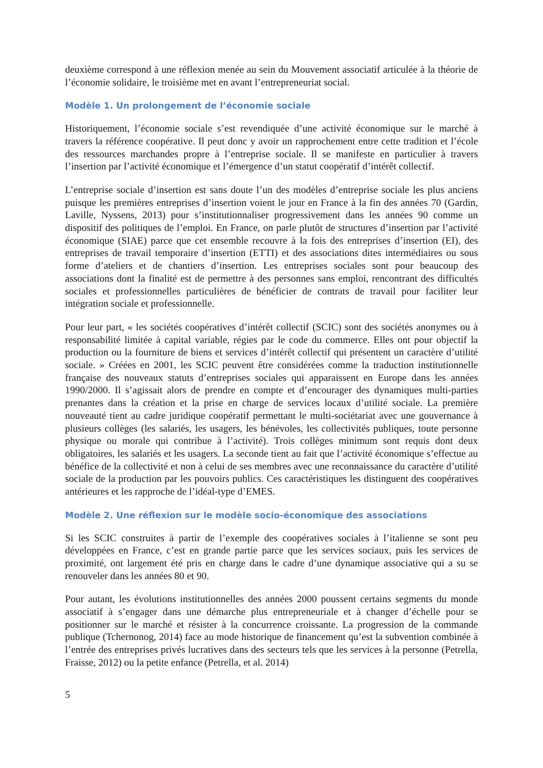deuxième correspond à une réflexion menée au sein du Mouvement associatif articulée à la théorie de l’économie solidaire, le troisième met en avant l’entrepreneuriat social.
Modèle 1. Un prolongement de l’économie sociale
Historiquement, l’économie sociale s’est revendiquée d’une activité économique sur le marché à travers la référence coopérative. Il peut donc y avoir un rapprochement entre cette tradition et l’école des ressources marchandes propre à l’entreprise sociale. Il se manifeste en particulier à travers l’insertion par l’activité économique et l’émergence d’un statut coopératif d’intérêt collectif.
L’entreprise sociale d’insertion est sans doute l’un des modèles d’entreprise sociale les plus anciens puisque les premières entreprises d’insertion voient le jour en France à la fin des années 70 (Gardin, Laville, Nyssens, 2013) pour s’institutionnaliser progressivement dans les années 90 comme un dispositif des politiques de l’emploi. En France, on parle plutôt de structures d’insertion par l’activité économique (SIAE) parce que cet ensemble recouvre à la fois des entreprises d’insertion (EI), des entreprises de travail temporaire d’insertion (ETTI) et des associations dites intermédiaires ou sous forme d’ateliers et de chantiers d’insertion. Les entreprises sociales sont pour beaucoup des associations dont la finalité est de permettre à des personnes sans emploi, rencontrant des difficultés sociales et professionnelles particulières de bénéficier de contrats de travail pour faciliter leur intégration sociale et professionnelle.
Pour leur part, « les sociétés coopératives d’intérêt collectif (SCIC) sont des sociétés anonymes ou à responsabilité limitée à capital variable, régies par le code du commerce. Elles ont pour objectif la production ou la fourniture de biens et services d’intérêt collectif qui présentent un caractère d’utilité sociale. » Créées en 2001, les SCIC peuvent être considérées comme la traduction institutionnelle française des nouveaux statuts d’entreprises sociales qui apparaissent en Europe dans les années 1990/2000. Il s’agissait alors de prendre en compte et d’encourager des dynamiques multi-parties prenantes dans la création et la prise en charge de services locaux d’utilité sociale. La première nouveauté tient au cadre juridique coopératif permettant le multi-sociétariat avec une gouvernance à plusieurs collèges (les salariés, les usagers, les bénévoles, les collectivités publiques, toute personne physique ou morale qui contribue à l’activité). Trois collèges minimum sont requis dont deux obligatoires, les salariés et les usagers. La seconde tient au fait que l’activité économique s’effectue au bénéfice de la collectivité et non à celui de ses membres avec une reconnaissance du caractère d’utilité sociale de la production par les pouvoirs publics. Ces caractéristiques les distinguent des coopératives antérieures et les rapproche de l’idéal-type d’EMES.
Modèle 2. Une réflexion sur le modèle socio-économique des associations
Si les SCIC construites à partir de l’exemple des coopératives sociales à l’italienne se sont peu développées en France, c’est en grande partie parce que les services sociaux, puis les services de proximité, ont largement été pris en charge dans le cadre d’une dynamique associative qui a su se renouveler dans les années 80 et 90.
Pour autant, les évolutions institutionnelles des années 2000 poussent certains segments du monde associatif à s’engager dans une démarche plus entrepreneuriale et à changer d’échelle pour se positionner sur le marché et résister à la concurrence croissante. La progression de la commande publique (Tchernonog, 2014) face au mode historique de financement qu’est la subvention combinée à l’entrée des entreprises privés lucratives dans des secteurs tels que les services à la personne (Petrella, Fraisse, 2012) ou la petite enfance (Petrella, et al. 2014)
5